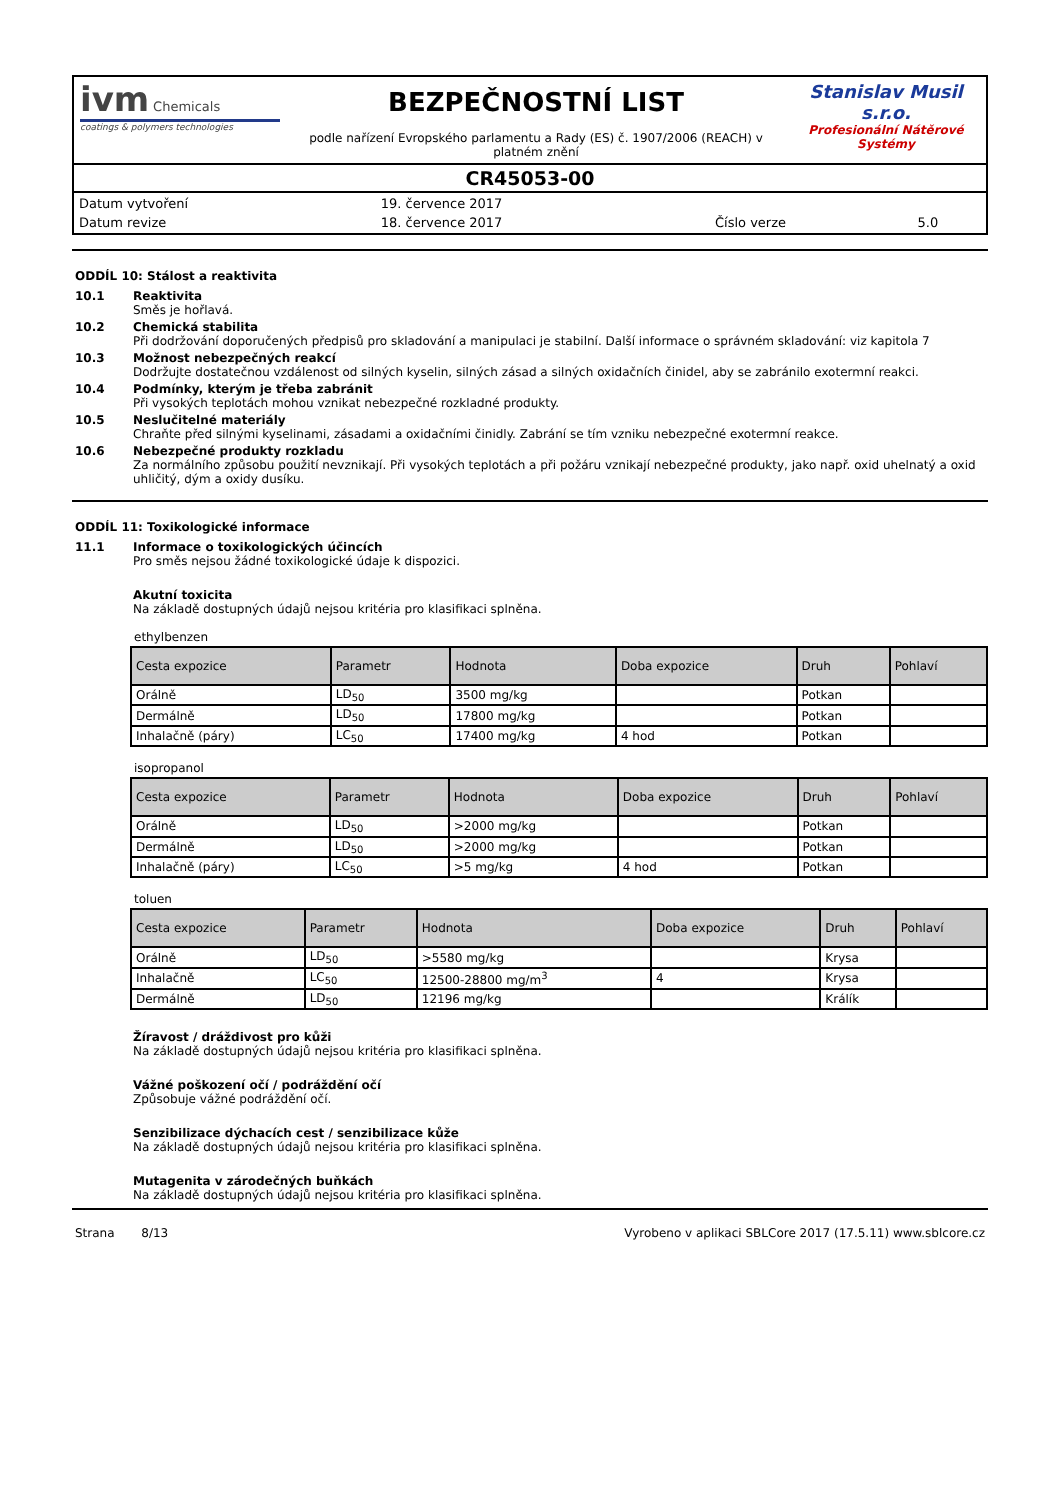ivm Chemicals
coatings & polymers technologies
BEZPEČNOSTNÍ LIST
podle nařízení Evropského parlamentu a Rady (ES) č. 1907/2006 (REACH) v platném znění
Stanislav Musil s.r.o.
Profesionální Nátěrové Systémy
CR45053-00
| Datum vytvoření | 19. července 2017 | | |
| Datum revize | 18. července 2017 | Číslo verze | 5.0 |
ODDÍL 10: Stálost a reaktivita
10.1 Reaktivita
Směs je hořlavá.
10.2 Chemická stabilita
Při dodržování doporučených předpisů pro skladování a manipulaci je stabilní. Další informace o správném skladování: viz kapitola 7
10.3 Možnost nebezpečných reakcí
Dodržujte dostatečnou vzdálenost od silných kyselin, silných zásad a silných oxidačních činidel, aby se zabránilo exotermní reakci.
10.4 Podmínky, kterým je třeba zabránit
Při vysokých teplotách mohou vznikat nebezpečné rozkladné produkty.
10.5 Neslučitelné materiály
Chraňte před silnými kyselinami, zásadami a oxidačními činidly. Zabrání se tím vzniku nebezpečné exotermní reakce.
10.6 Nebezpečné produkty rozkladu
Za normálního způsobu použití nevznikají. Při vysokých teplotách a při požáru vznikají nebezpečné produkty, jako např. oxid uhelnatý a oxid uhličitý, dým a oxidy dusíku.
ODDÍL 11: Toxikologické informace
11.1 Informace o toxikologických účincích
Pro směs nejsou žádné toxikologické údaje k dispozici.
Akutní toxicita
Na základě dostupných údajů nejsou kritéria pro klasifikaci splněna.
ethylbenzen
| Cesta expozice | Parametr | Hodnota | Doba expozice | Druh | Pohlaví |
| --- | --- | --- | --- | --- | --- |
| Orálně | LD<sub>50</sub> | 3500 mg/kg | | Potkan | |
| Dermálně | LD<sub>50</sub> | 17800 mg/kg | | Potkan | |
| Inhalačně (páry) | LC<sub>50</sub> | 17400 mg/kg | 4 hod | Potkan | |
isopropanol
| Cesta expozice | Parametr | Hodnota | Doba expozice | Druh | Pohlaví |
| --- | --- | --- | --- | --- | --- |
| Orálně | LD<sub>50</sub> | >2000 mg/kg | | Potkan | |
| Dermálně | LD<sub>50</sub> | >2000 mg/kg | | Potkan | |
| Inhalačně (páry) | LC<sub>50</sub> | >5 mg/kg | 4 hod | Potkan | |
toluen
| Cesta expozice | Parametr | Hodnota | Doba expozice | Druh | Pohlaví |
| --- | --- | --- | --- | --- | --- |
| Orálně | LD<sub>50</sub> | >5580 mg/kg | | Krysa | |
| Inhalačně | LC<sub>50</sub> | 12500-28800 mg/m<sup>3</sup> | 4 | Krysa | |
| Dermálně | LD<sub>50</sub> | 12196 mg/kg | | Králík | |
Žíravost / dráždivost pro kůži
Na základě dostupných údajů nejsou kritéria pro klasifikaci splněna.
Vážné poškození očí / podráždění očí
Způsobuje vážné podráždění očí.
Senzibilizace dýchacích cest / senzibilizace kůže
Na základě dostupných údajů nejsou kritéria pro klasifikaci splněna.
Mutagenita v zárodečných buňkách
Na základě dostupných údajů nejsou kritéria pro klasifikaci splněna.
Strana 8/13 Vyrobeno v aplikaci SBLCore 2017 (17.5.11) www.sblcore.cz